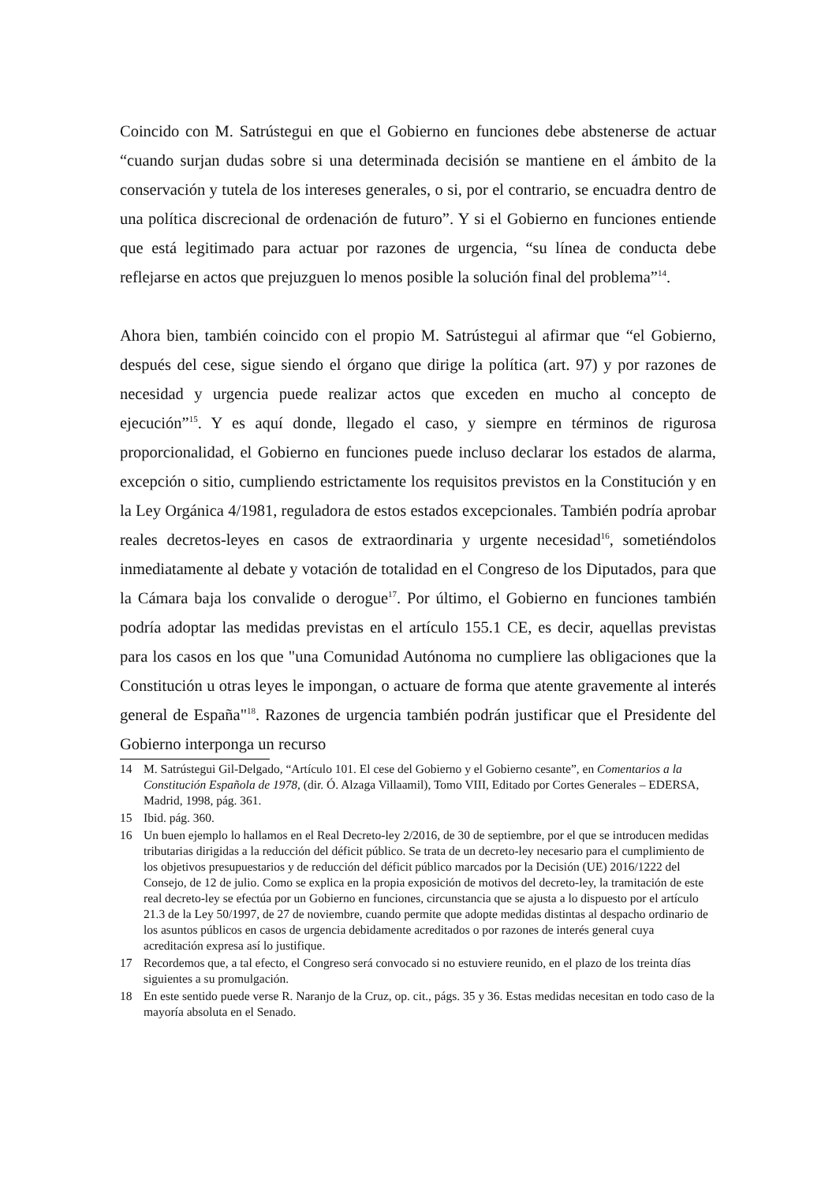Coincido con M. Satrústegui en que el Gobierno en funciones debe abstenerse de actuar “cuando surjan dudas sobre si una determinada decisión se mantiene en el ámbito de la conservación y tutela de los intereses generales, o si, por el contrario, se encuadra dentro de una política discrecional de ordenación de futuro”. Y si el Gobierno en funciones entiende que está legitimado para actuar por razones de urgencia, “su línea de conducta debe reflejarse en actos que prejuzguen lo menos posible la solución final del problema”<sup>14</sup>.
Ahora bien, también coincido con el propio M. Satrústegui al afirmar que “el Gobierno, después del cese, sigue siendo el órgano que dirige la política (art. 97) y por razones de necesidad y urgencia puede realizar actos que exceden en mucho al concepto de ejecución”<sup>15</sup>. Y es aquí donde, llegado el caso, y siempre en términos de rigurosa proporcionalidad, el Gobierno en funciones puede incluso declarar los estados de alarma, excepción o sitio, cumpliendo estrictamente los requisitos previstos en la Constitución y en la Ley Orgánica 4/1981, reguladora de estos estados excepcionales. También podría aprobar reales decretos-leyes en casos de extraordinaria y urgente necesidad<sup>16</sup>, sometiéndolos inmediatamente al debate y votación de totalidad en el Congreso de los Diputados, para que la Cámara baja los convalide o derogue<sup>17</sup>. Por último, el Gobierno en funciones también podría adoptar las medidas previstas en el artículo 155.1 CE, es decir, aquellas previstas para los casos en los que "una Comunidad Autónoma no cumpliere las obligaciones que la Constitución u otras leyes le impongan, o actuare de forma que atente gravemente al interés general de España"<sup>18</sup>. Razones de urgencia también podrán justificar que el Presidente del Gobierno interponga un recurso
14 M. Satrústegui Gil-Delgado, “Artículo 101. El cese del Gobierno y el Gobierno cesante”, en Comentarios a la Constitución Española de 1978, (dir. Ó. Alzaga Villaamil), Tomo VIII, Editado por Cortes Generales – EDERSA, Madrid, 1998, pág. 361.
15 Ibid. pág. 360.
16 Un buen ejemplo lo hallamos en el Real Decreto-ley 2/2016, de 30 de septiembre, por el que se introducen medidas tributarias dirigidas a la reducción del déficit público. Se trata de un decreto-ley necesario para el cumplimiento de los objetivos presupuestarios y de reducción del déficit público marcados por la Decisión (UE) 2016/1222 del Consejo, de 12 de julio. Como se explica en la propia exposición de motivos del decreto-ley, la tramitación de este real decreto-ley se efectúa por un Gobierno en funciones, circunstancia que se ajusta a lo dispuesto por el artículo 21.3 de la Ley 50/1997, de 27 de noviembre, cuando permite que adopte medidas distintas al despacho ordinario de los asuntos públicos en casos de urgencia debidamente acreditados o por razones de interés general cuya acreditación expresa así lo justifique.
17 Recordemos que, a tal efecto, el Congreso será convocado si no estuviere reunido, en el plazo de los treinta días siguientes a su promulgación.
18 En este sentido puede verse R. Naranjo de la Cruz, op. cit., págs. 35 y 36. Estas medidas necesitan en todo caso de la mayoría absoluta en el Senado.